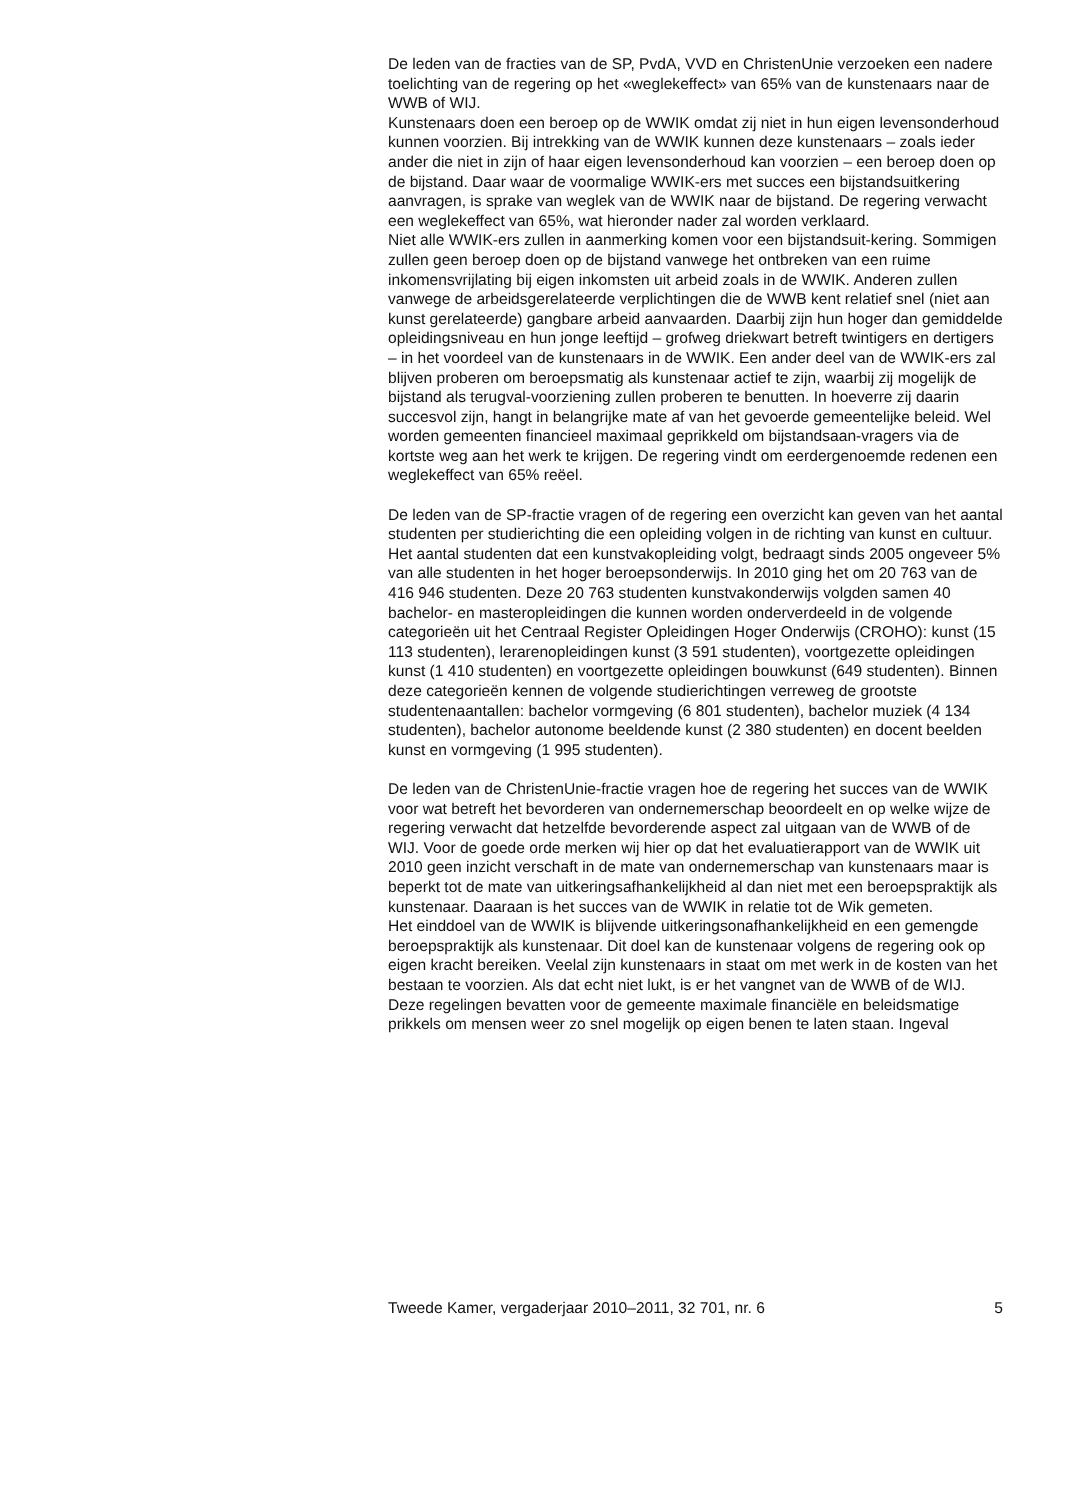De leden van de fracties van de SP, PvdA, VVD en ChristenUnie verzoeken een nadere toelichting van de regering op het «weglekeffect» van 65% van de kunstenaars naar de WWB of WIJ.
Kunstenaars doen een beroep op de WWIK omdat zij niet in hun eigen levensonderhoud kunnen voorzien. Bij intrekking van de WWIK kunnen deze kunstenaars – zoals ieder ander die niet in zijn of haar eigen levensonderhoud kan voorzien – een beroep doen op de bijstand. Daar waar de voormalige WWIK-ers met succes een bijstandsuitkering aanvragen, is sprake van weglek van de WWIK naar de bijstand. De regering verwacht een weglekeffect van 65%, wat hieronder nader zal worden verklaard.
Niet alle WWIK-ers zullen in aanmerking komen voor een bijstandsuit-kering. Sommigen zullen geen beroep doen op de bijstand vanwege het ontbreken van een ruime inkomensvrijlating bij eigen inkomsten uit arbeid zoals in de WWIK. Anderen zullen vanwege de arbeidsgerelateerde verplichtingen die de WWB kent relatief snel (niet aan kunst gerelateerde) gangbare arbeid aanvaarden. Daarbij zijn hun hoger dan gemiddelde opleidingsniveau en hun jonge leeftijd – grofweg driekwart betreft twintigers en dertigers – in het voordeel van de kunstenaars in de WWIK. Een ander deel van de WWIK-ers zal blijven proberen om beroepsmatig als kunstenaar actief te zijn, waarbij zij mogelijk de bijstand als terugval-voorziening zullen proberen te benutten. In hoeverre zij daarin succesvol zijn, hangt in belangrijke mate af van het gevoerde gemeentelijke beleid. Wel worden gemeenten financieel maximaal geprikkeld om bijstandsaan-vragers via de kortste weg aan het werk te krijgen. De regering vindt om eerdergenoemde redenen een weglekeffect van 65% reëel.
De leden van de SP-fractie vragen of de regering een overzicht kan geven van het aantal studenten per studierichting die een opleiding volgen in de richting van kunst en cultuur.
Het aantal studenten dat een kunstvakopleiding volgt, bedraagt sinds 2005 ongeveer 5% van alle studenten in het hoger beroepsonderwijs. In 2010 ging het om 20 763 van de 416 946 studenten. Deze 20 763 studenten kunstvakonderwijs volgden samen 40 bachelor- en masteropleidingen die kunnen worden onderverdeeld in de volgende categorieën uit het Centraal Register Opleidingen Hoger Onderwijs (CROHO): kunst (15 113 studenten), lerarenopleidingen kunst (3 591 studenten), voortgezette opleidingen kunst (1 410 studenten) en voortgezette opleidingen bouwkunst (649 studenten). Binnen deze categorieën kennen de volgende studierichtingen verreweg de grootste studentenaantallen: bachelor vormgeving (6 801 studenten), bachelor muziek (4 134 studenten), bachelor autonome beeldende kunst (2 380 studenten) en docent beelden kunst en vormgeving (1 995 studenten).
De leden van de ChristenUnie-fractie vragen hoe de regering het succes van de WWIK voor wat betreft het bevorderen van ondernemerschap beoordeelt en op welke wijze de regering verwacht dat hetzelfde bevorderende aspect zal uitgaan van de WWB of de WIJ. Voor de goede orde merken wij hier op dat het evaluatierapport van de WWIK uit 2010 geen inzicht verschaft in de mate van ondernemerschap van kunstenaars maar is beperkt tot de mate van uitkeringsafhankelijkheid al dan niet met een beroepspraktijk als kunstenaar. Daaraan is het succes van de WWIK in relatie tot de Wik gemeten.
Het einddoel van de WWIK is blijvende uitkeringsonafhankelijkheid en een gemengde beroepspraktijk als kunstenaar. Dit doel kan de kunstenaar volgens de regering ook op eigen kracht bereiken. Veelal zijn kunstenaars in staat om met werk in de kosten van het bestaan te voorzien. Als dat echt niet lukt, is er het vangnet van de WWB of de WIJ. Deze regelingen bevatten voor de gemeente maximale financiële en beleidsmatige prikkels om mensen weer zo snel mogelijk op eigen benen te laten staan. Ingeval
Tweede Kamer, vergaderjaar 2010–2011, 32 701, nr. 6 5